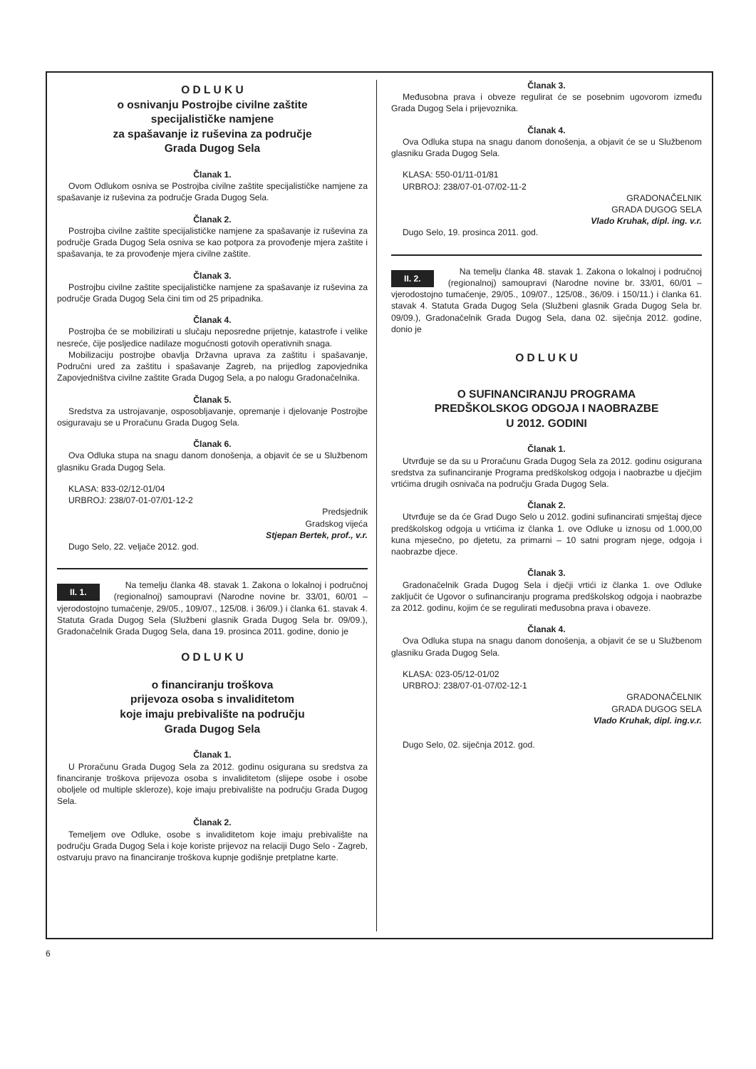O D L U K U
o osnivanju Postrojbe civilne zaštite
specijalističke namjene
za spašavanje iz ruševina za područje
Grada Dugog Sela
Članak 1.
Ovom Odlukom osniva se Postrojba civilne zaštite specijalističke namjene za spašavanje iz ruševina za područje Grada Dugog Sela.
Članak 2.
Postrojba civilne zaštite specijalističke namjene za spašavanje iz ruševina za područje Grada Dugog Sela osniva se kao potpora za provođenje mjera zaštite i spašavanja, te za provođenje mjera civilne zaštite.
Članak 3.
Postrojbu civilne zaštite specijalističke namjene za spašavanje iz ruševina za područje Grada Dugog Sela čini tim od 25 pripadnika.
Članak 4.
Postrojba će se mobilizirati u slučaju neposredne prijetnje, katastrofe i velike nesreće, čije posljedice nadilaze mogućnosti gotovih operativnih snaga.
Mobilizaciju postrojbe obavlja Državna uprava za zaštitu i spašavanje, Područni ured za zaštitu i spašavanje Zagreb, na prijedlog zapovjednika Zapovjedništva civilne zaštite Grada Dugog Sela, a po nalogu Gradonačelnika.
Članak 5.
Sredstva za ustrojavanje, osposobljavanje, opremanje i djelovanje Postrojbe osiguravaju se u Proračunu Grada Dugog Sela.
Članak 6.
Ova Odluka stupa na snagu danom donošenja, a objavit će se u Službenom glasniku Grada Dugog Sela.
KLASA: 833-02/12-01/04
URBROJ: 238/07-01-07/01-12-2
Predsjednik
Gradskog vijeća
Stjepan Bertek, prof., v.r.
Dugo Selo, 22. veljače 2012. god.
II. 1.
Na temelju članka 48. stavak 1. Zakona o lokalnoj i područnoj (regionalnoj) samoupravi (Narodne novine br. 33/01, 60/01 – vjerodostojno tumačenje, 29/05., 109/07., 125/08. i 36/09.) i članka 61. stavak 4. Statuta Grada Dugog Sela (Službeni glasnik Grada Dugog Sela br. 09/09.), Gradonačelnik Grada Dugog Sela, dana 19. prosinca 2011. godine, donio je
O D L U K U
o financiranju troškova
prijevoza osoba s invaliditetom
koje imaju prebivalište na području
Grada Dugog Sela
Članak 1.
U Proračunu Grada Dugog Sela za 2012. godinu osigurana su sredstva za financiranje troškova prijevoza osoba s invaliditetom (slijepe osobe i osobe oboljele od multiple skleroze), koje imaju prebivalište na području Grada Dugog Sela.
Članak 2.
Temeljem ove Odluke, osobe s invaliditetom koje imaju prebivalište na području Grada Dugog Sela i koje koriste prijevoz na relaciji Dugo Selo - Zagreb, ostvaruju pravo na financiranje troškova kupnje godišnje pretplatne karte.
Članak 3.
Međusobna prava i obveze regulirat će se posebnim ugovorom između Grada Dugog Sela i prijevoznika.
Članak 4.
Ova Odluka stupa na snagu danom donošenja, a objavit će se u Službenom glasniku Grada Dugog Sela.
KLASA: 550-01/11-01/81
URBROJ: 238/07-01-07/02-11-2
GRADONAČELNIK
GRADA DUGOG SELA
Vlado Kruhak, dipl. ing. v.r.
Dugo Selo, 19. prosinca 2011. god.
II. 2.
Na temelju članka 48. stavak 1. Zakona o lokalnoj i područnoj (regionalnoj) samoupravi (Narodne novine br. 33/01, 60/01 – vjerodostojno tumačenje, 29/05., 109/07., 125/08., 36/09. i 150/11.) i članka 61. stavak 4. Statuta Grada Dugog Sela (Službeni glasnik Grada Dugog Sela br. 09/09.), Gradonačelnik Grada Dugog Sela, dana 02. siječnja 2012. godine, donio je
O D L U K U
O SUFINANCIRANJU PROGRAMA
PREDŠKOLSKOG ODGOJA I NAOBRAZBE
U 2012. GODINI
Članak 1.
Utvrđuje se da su u Proračunu Grada Dugog Sela za 2012. godinu osigurana sredstva za sufinanciranje Programa predškolskog odgoja i naobrazbe u dječjim vrtićima drugih osnivača na području Grada Dugog Sela.
Članak 2.
Utvrđuje se da će Grad Dugo Selo u 2012. godini sufinancirati smještaj djece predškolskog odgoja u vrtićima iz članka 1. ove Odluke u iznosu od 1.000,00 kuna mjesečno, po djetetu, za primarni – 10 satni program njege, odgoja i naobrazbe djece.
Članak 3.
Gradonačelnik Grada Dugog Sela i dječji vrtići iz članka 1. ove Odluke zaključit će Ugovor o sufinanciranju programa predškolskog odgoja i naobrazbe za 2012. godinu, kojim će se regulirati međusobna prava i obaveze.
Članak 4.
Ova Odluka stupa na snagu danom donošenja, a objavit će se u Službenom glasniku Grada Dugog Sela.
KLASA: 023-05/12-01/02
URBROJ: 238/07-01-07/02-12-1
GRADONAČELNIK
GRADA DUGOG SELA
Vlado Kruhak, dipl. ing.v.r.
Dugo Selo, 02. siječnja 2012. god.
6